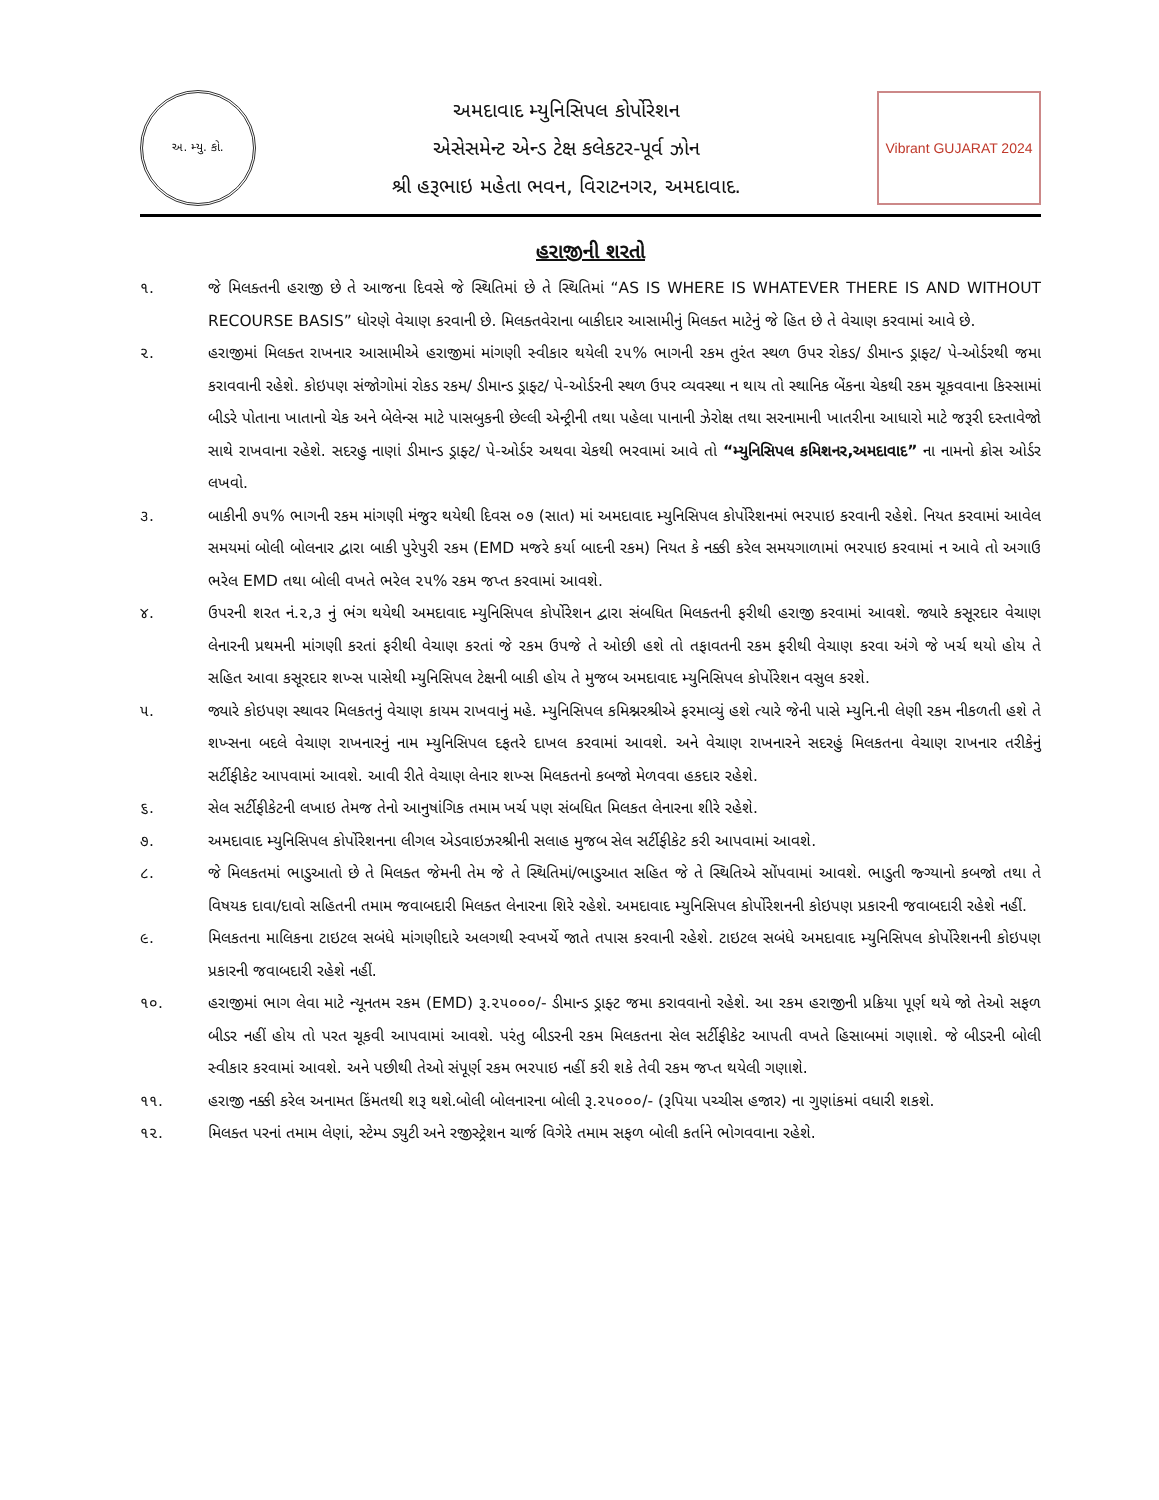અ. મ્યુ. કો.
અમદાવાદ મ્યુનિસિપલ કોર્પોરેશન
એસેસમેન્ટ એન્ડ ટેક્ષ કલેકટર-પૂર્વ ઝોન
શ્રી હરૂભાઇ મહેતા ભવન, વિરાટનગર, અમદાવાદ.
Vibrant GUJARAT 2024
હરાજીની શરતો
૧. જે મિલક્તની હરાજી છે તે આજના દિવસે જે સ્થિતિમાં છે તે સ્થિતિમાં “AS IS WHERE IS WHATEVER THERE IS AND WITHOUT RECOURSE BASIS” ધોરણે વેચાણ કરવાની છે. મિલક્તવેરાના બાકીદાર આસામીનું મિલક્ત માટેનું જે હિત છે તે વેચાણ કરવામાં આવે છે.
૨. હરાજીમાં મિલક્ત રાખનાર આસામીએ હરાજીમાં માંગણી સ્વીકાર થયેલી ૨૫% ભાગની રકમ તુરંત સ્થળ ઉપર રોકડ/ ડીમાન્ડ ડ્રાફ્ટ/ પે-ઓર્ડરથી જમા કરાવવાની રહેશે. કોઇપણ સંજોગોમાં રોકડ રકમ/ ડીમાન્ડ ડ્રાફ્ટ/ પે-ઓર્ડરની સ્થળ ઉપર વ્યવસ્થા ન થાય તો સ્થાનિક બેંકના ચેકથી રકમ ચૂકવવાના કિસ્સામાં બીડરે પોતાના ખાતાનો ચેક અને બેલેન્સ માટે પાસબુકની છેલ્લી એન્ટ્રીની તથા પહેલા પાનાની ઝેરોક્ષ તથા સરનામાની ખાતરીના આધારો માટે જરૂરી દસ્તાવેજો સાથે રાખવાના રહેશે. સદરહુ નાણાં ડીમાન્ડ ડ્રાફ્ટ/ પે-ઓર્ડર અથવા ચેકથી ભરવામાં આવે તો “મ્યુનિસિપલ કમિશનર,અમદાવાદ” ના નામનો ક્રોસ ઓર્ડર લખવો.
૩. બાકીની ૭૫% ભાગની રકમ માંગણી મંજુર થયેથી દિવસ ૦૭ (સાત) માં અમદાવાદ મ્યુનિસિપલ કોર્પોરેશનમાં ભરપાઇ કરવાની રહેશે. નિયત કરવામાં આવેલ સમયમાં બોલી બોલનાર દ્વારા બાકી પુરેપુરી રકમ (EMD મજરે કર્યા બાદની રકમ) નિયત કે નક્કી કરેલ સમયગાળામાં ભરપાઇ કરવામાં ન આવે તો અગાઉ ભરેલ EMD તથા બોલી વખતે ભરેલ ૨૫% રકમ જપ્ત કરવામાં આવશે.
૪. ઉપરની શરત નં.૨,૩ નું ભંગ થયેથી અમદાવાદ મ્યુનિસિપલ કોર્પોરેશન દ્વારા સંબધિત મિલક્તની ફરીથી હરાજી કરવામાં આવશે. જ્યારે કસૂરદાર વેચાણ લેનારની પ્રથમની માંગણી કરતાં ફરીથી વેચાણ કરતાં જે રકમ ઉપજે તે ઓછી હશે તો તફાવતની રકમ ફરીથી વેચાણ કરવા અંગે જે ખર્ચ થયો હોય તે સહિત આવા કસૂરદાર શખ્સ પાસેથી મ્યુનિસિપલ ટેક્ષની બાકી હોય તે મુજબ અમદાવાદ મ્યુનિસિપલ કોર્પોરેશન વસુલ કરશે.
૫. જ્યારે કોઇપણ સ્થાવર મિલકતનું વેચાણ કાયમ રાખવાનું મહે. મ્યુનિસિપલ કમિશ્નરશ્રીએ ફરમાવ્યું હશે ત્યારે જેની પાસે મ્યુનિ.ની લેણી રકમ નીકળતી હશે તે શખ્સના બદલે વેચાણ રાખનારનું નામ મ્યુનિસિપલ દફતરે દાખલ કરવામાં આવશે. અને વેચાણ રાખનારને સદરહું મિલકતના વેચાણ રાખનાર તરીકેનું સર્ટીફીકેટ આપવામાં આવશે. આવી રીતે વેચાણ લેનાર શખ્સ મિલકતનો કબજો મેળવવા હકદાર રહેશે.
૬. સેલ સર્ટીફીકેટની લખાઇ તેમજ તેનો આનુષાંગિક તમામ ખર્ચ પણ સંબધિત મિલકત લેનારના શીરે રહેશે.
૭. અમદાવાદ મ્યુનિસિપલ કોર્પોરેશનના લીગલ એડવાઇઝરશ્રીની સલાહ મુજબ સેલ સર્ટીફીકેટ કરી આપવામાં આવશે.
૮. જે મિલકતમાં ભાડુઆતો છે તે મિલક્ત જેમની તેમ જે તે સ્થિતિમાં/ભાડુઆત સહિત જે તે સ્થિતિએ સોંપવામાં આવશે. ભાડુતી જ્ગ્યાનો કબજો તથા તે વિષયક દાવા/દાવો સહિતની તમામ જવાબદારી મિલક્ત લેનારના શિરે રહેશે. અમદાવાદ મ્યુનિસિપલ કોર્પોરેશનની કોઇપણ પ્રકારની જવાબદારી રહેશે નહીં.
૯. મિલકતના માલિકના ટાઇટલ સબંધે માંગણીદારે અલગથી સ્વખર્ચે જાતે તપાસ કરવાની રહેશે. ટાઇટલ સબંધે અમદાવાદ મ્યુનિસિપલ કોર્પોરેશનની કોઇપણ પ્રકારની જવાબદારી રહેશે નહીં.
૧૦. હરાજીમાં ભાગ લેવા માટે ન્યૂનતમ રકમ (EMD) રૂ.૨૫૦૦૦/- ડીમાન્ડ ડ્રાફ્ટ જમા કરાવવાનો રહેશે. આ રકમ હરાજીની પ્રક્રિયા પૂર્ણ થયે જો તેઓ સફળ બીડર નહીં હોય તો પરત ચૂકવી આપવામાં આવશે. પરંતુ બીડરની રકમ મિલકતના સેલ સર્ટીફીકેટ આપતી વખતે હિસાબમાં ગણાશે. જે બીડરની બોલી સ્વીકાર કરવામાં આવશે. અને પછીથી તેઓ સંપૂર્ણ રકમ ભરપાઇ નહીં કરી શકે તેવી રકમ જપ્ત થયેલી ગણાશે.
૧૧. હરાજી નક્કી કરેલ અનામત કિંમતથી શરૂ થશે.બોલી બોલનારના બોલી રૂ.૨૫૦૦૦/- (રૂપિયા પચ્ચીસ હજાર) ના ગુણાંકમાં વધારી શકશે.
૧૨. મિલક્ત પરનાં તમામ લેણાં, સ્ટેમ્પ ડ્યુટી અને રજીસ્ટ્રેશન ચાર્જ વિગેરે તમામ સફળ બોલી કર્તાને ભોગવવાના રહેશે.